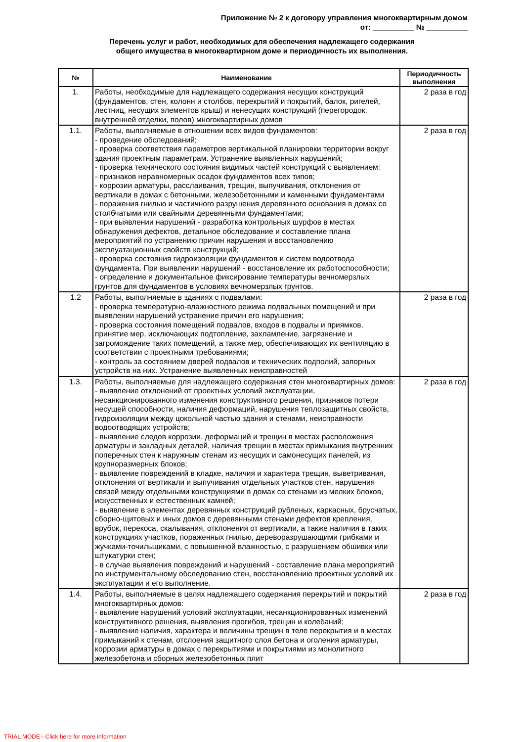Приложение № 2 к договору управления многоквартирным домом
от: __________ № __________
Перечень услуг и работ, необходимых для обеспечения надлежащего содержания
общего имущества в многоквартирном доме и периодичность их выполнения.
| № | Наименование | Периодичность выполнения |
| --- | --- | --- |
| 1. | Работы, необходимые для надлежащего содержания несущих конструкций (фундаментов, стен, колонн и столбов, перекрытий и покрытий, балок, ригелей, лестниц, несущих элементов крыш) и ненесущих конструкций (перегородок, внутренней отделки, полов) многоквартирных домов | 2 раза в год |
| 1.1. | Работы, выполняемые в отношении всех видов фундаментов: - проведение обследований; - проверка соответствия параметров вертикальной планировки территории вокруг здания проектным параметрам. Устранение выявленных нарушений; - проверка технического состояния видимых частей конструкций с выявлением: - признаков неравномерных осадок фундаментов всех типов; - коррозии арматуры, расслаивания, трещин, выпучивания, отклонения от вертикали в домах с бетонными, железобетонными и каменными фундаментами - поражения гнилью и частичного разрушения деревянного основания в домах со столбчатыми или свайными деревянными фундаментами; - при выявлении нарушений - разработка контрольных шурфов в местах обнаружения дефектов, детальное обследование и составление плана мероприятий по устранению причин нарушения и восстановлению эксплуатационных свойств конструкций; - проверка состояния гидроизоляции фундаментов и систем водоотвода фундамента. При выявлении нарушений - восстановление их работоспособности; - определение и документальное фиксирование температуры вечномерзлых грунтов для фундаментов в условиях вечномерзлых грунтов. | 2 раза в год |
| 1.2 | Работы, выполняемые в зданиях с подвалами: - проверка температурно-влажностного режима подвальных помещений и при выявлении нарушений устранение причин его нарушения; - проверка состояния помещений подвалов, входов в подвалы и приямков, принятие мер, исключающих подтопление, захламление, загрязнение и загромождение таких помещений, а также мер, обеспечивающих их вентиляцию в соответствии с проектными требованиями; - контроль за состоянием дверей подвалов и технических подполий, запорных устройств на них. Устранение выявленных неисправностей | 2 раза в год |
| 1.3. | Работы, выполняемые для надлежащего содержания стен многоквартирных домов: - выявление отклонений от проектных условий эксплуатации, несанкционированного изменения конструктивного решения, признаков потери несущей способности, наличия деформаций, нарушения теплозащитных свойств, гидроизоляции между цокольной частью здания и стенами, неисправности водоотводящих устройств; - выявление следов коррозии, деформаций и трещин в местах расположения арматуры и закладных деталей, наличия трещин в местах примыкания внутренних поперечных стен к наружным стенам из несущих и самонесущих панелей, из крупноразмерных блоков; - выявление повреждений в кладке, наличия и характера трещин, выветривания, отклонения от вертикали и выпучивания отдельных участков стен, нарушения связей между отдельными конструкциями в домах со стенами из мелких блоков, искусственных и естественных камней; - выявление в элементах деревянных конструкций рубленых, каркасных, брусчатых, сборно-щитовых и иных домов с деревянными стенами дефектов крепления, врубок, перекоса, скалывания, отклонения от вертикали, а также наличия в таких конструкциях участков, пораженных гнилью, дереворазрушающими грибками и жучками-точильщиками, с повышенной влажностью, с разрушением обшивки или штукатурки стен; - в случае выявления повреждений и нарушений - составление плана мероприятий по инструментальному обследованию стен, восстановлению проектных условий их эксплуатации и его выполнение. | 2 раза в год |
| 1.4. | Работы, выполняемые в целях надлежащего содержания перекрытий и покрытий многоквартирных домов: - выявление нарушений условий эксплуатации, несанкционированных изменений конструктивного решения, выявления прогибов, трещин и колебаний; - выявление наличия, характера и величины трещин в теле перекрытия и в местах примыканий к стенам, отслоения защитного слоя бетона и оголения арматуры, коррозии арматуры в домах с перекрытиями и покрытиями из монолитного железобетона и сборных железобетонных плит | 2 раза в год |
TRIAL MODE - Click here for more information